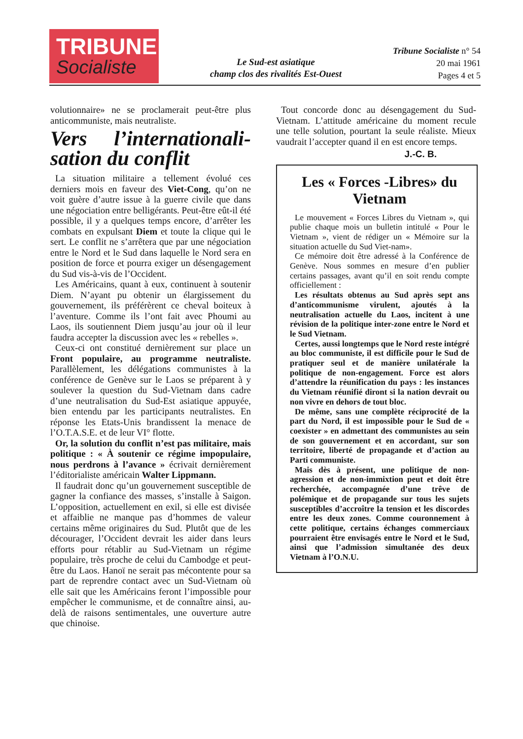TRIBUNE
Socialiste
Le Sud-est asiatique
champ clos des rivalités Est-Ouest
Tribune Socialiste n° 54
20 mai 1961
Pages 4 et 5
volutionnaire» ne se proclamerait peut-être plus anticommuniste, mais neutraliste.
Vers l’internationali-sation du conflit
La situation militaire a tellement évolué ces derniers mois en faveur des Viet-Cong, qu’on ne voit guère d’autre issue à la guerre civile que dans une négociation entre belligérants. Peut-être eût-il été possible, il y a quelques temps encore, d’arrêter les combats en expulsant Diem et toute la clique qui le sert. Le conflit ne s’arrêtera que par une négociation entre le Nord et le Sud dans laquelle le Nord sera en position de force et pourra exiger un désengagement du Sud vis-à-vis de l’Occident.
Les Américains, quant à eux, continuent à soutenir Diem. N’ayant pu obtenir un élargissement du gouvernement, ils préférèrent ce cheval boiteux à l’aventure. Comme ils l’ont fait avec Phoumi au Laos, ils soutiennent Diem jusqu’au jour où il leur faudra accepter la discussion avec les « rebelles ».
Ceux-ci ont constitué dernièrement sur place un Front populaire, au programme neutraliste. Parallèlement, les délégations communistes à la conférence de Genève sur le Laos se préparent à y soulever la question du Sud-Vietnam dans cadre d’une neutralisation du Sud-Est asiatique appuyée, bien entendu par les participants neutralistes. En réponse les Etats-Unis brandissent la menace de l’O.T.A.S.E. et de leur VI° flotte.
Or, la solution du conflit n’est pas militaire, mais politique : « À soutenir ce régime impopulaire, nous perdrons à l’avance » écrivait dernièrement l’éditorialiste américain Walter Lippmann.
Il faudrait donc qu’un gouvernement susceptible de gagner la confiance des masses, s’installe à Saigon. L’opposition, actuellement en exil, si elle est divisée et affaiblie ne manque pas d’hommes de valeur certains même originaires du Sud. Plutôt que de les décourager, l’Occident devrait les aider dans leurs efforts pour rétablir au Sud-Vietnam un régime populaire, très proche de celui du Cambodge et peut-être du Laos. Hanoï ne serait pas mécontente pour sa part de reprendre contact avec un Sud-Vietnam où elle sait que les Américains feront l’impossible pour empêcher le communisme, et de connaître ainsi, au-delà de raisons sentimentales, une ouverture autre que chinoise.
Tout concorde donc au désengagement du Sud-Vietnam. L’attitude américaine du moment recule une telle solution, pourtant la seule réaliste. Mieux vaudrait l’accepter quand il en est encore temps.
J.-C. B.
Les « Forces -Libres» du Vietnam
Le mouvement « Forces Libres du Vietnam », qui publie chaque mois un bulletin intitulé « Pour le Vietnam », vient de rédiger un « Mémoire sur la situation actuelle du Sud Viet-nam».
Ce mémoire doit être adressé à la Conférence de Genève. Nous sommes en mesure d’en publier certains passages, avant qu’il en soit rendu compte officiellement :
Les résultats obtenus au Sud après sept ans d’anticommunisme virulent, ajoutés à la neutralisation actuelle du Laos, incitent à une révision de la politique inter-zone entre le Nord et le Sud Vietnam.
Certes, aussi longtemps que le Nord reste intégré au bloc communiste, il est difficile pour le Sud de pratiquer seul et de manière unilatérale la politique de non-engagement. Force est alors d’attendre la réunification du pays : les instances du Vietnam réunifié diront si la nation devrait ou non vivre en dehors de tout bloc.
De même, sans une complète réciprocité de la part du Nord, il est impossible pour le Sud de « coexister » en admettant des communistes au sein de son gouvernement et en accordant, sur son territoire, liberté de propagande et d’action au Parti communiste.
Mais dès à présent, une politique de non-agression et de non-immixtion peut et doit être recherchée, accompagnée d’une trêve de polémique et de propagande sur tous les sujets susceptibles d’accroître la tension et les discordes entre les deux zones. Comme couronnement à cette politique, certains échanges commerciaux pourraient être envisagés entre le Nord et le Sud, ainsi que l’admission simultanée des deux Vietnam à l’O.N.U.